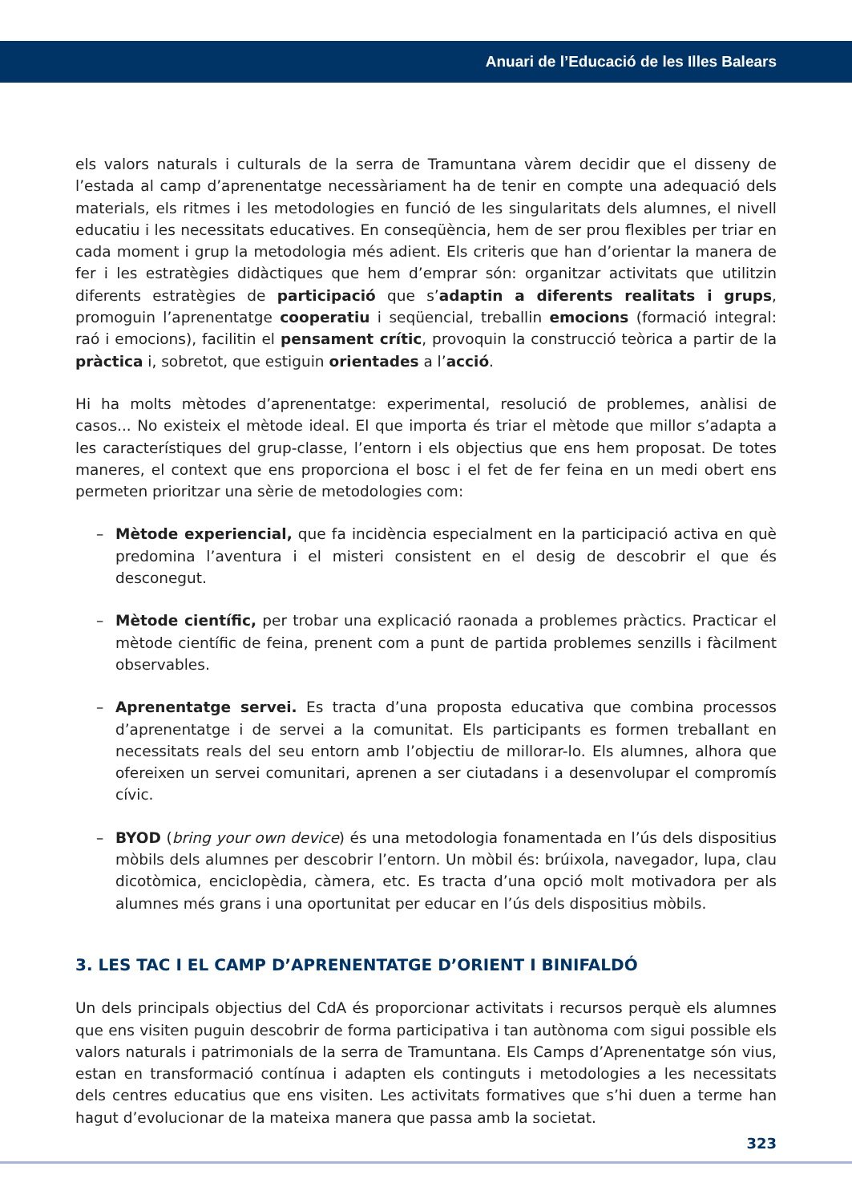Anuari de l’Educació de les Illes Balears
els valors naturals i culturals de la serra de Tramuntana vàrem decidir que el disseny de l’estada al camp d’aprenentatge necessàriament ha de tenir en compte una adequació dels materials, els ritmes i les metodologies en funció de les singularitats dels alumnes, el nivell educatiu i les necessitats educatives. En conseqüència, hem de ser prou flexibles per triar en cada moment i grup la metodologia més adient. Els criteris que han d’orientar la manera de fer i les estratègies didàctiques que hem d’emprar són: organitzar activitats que utilitzin diferents estratègies de participació que s’adaptin a diferents realitats i grups, promoguin l’aprenentatge cooperatiu i seqüencial, treballin emocions (formació integral: raó i emocions), facilitin el pensament crític, provoquin la construcció teòrica a partir de la pràctica i, sobretot, que estiguin orientades a l’acció.
Hi ha molts mètodes d’aprenentatge: experimental, resolució de problemes, anàlisi de casos... No existeix el mètode ideal. El que importa és triar el mètode que millor s’adapta a les característiques del grup-classe, l’entorn i els objectius que ens hem proposat. De totes maneres, el context que ens proporciona el bosc i el fet de fer feina en un medi obert ens permeten prioritzar una sèrie de metodologies com:
– Mètode experiencial, que fa incidència especialment en la participació activa en què predomina l’aventura i el misteri consistent en el desig de descobrir el que és desconegut.
– Mètode científic, per trobar una explicació raonada a problemes pràctics. Practicar el mètode científic de feina, prenent com a punt de partida problemes senzills i fàcilment observables.
– Aprenentatge servei. Es tracta d’una proposta educativa que combina processos d’aprenentatge i de servei a la comunitat. Els participants es formen treballant en necessitats reals del seu entorn amb l’objectiu de millorar-lo. Els alumnes, alhora que ofereixen un servei comunitari, aprenen a ser ciutadans i a desenvolupar el compromís cívic.
– BYOD (bring your own device) és una metodologia fonamentada en l’ús dels dispositius mòbils dels alumnes per descobrir l’entorn. Un mòbil és: brúixola, navegador, lupa, clau dicotòmica, enciclopèdia, càmera, etc. Es tracta d’una opció molt motivadora per als alumnes més grans i una oportunitat per educar en l’ús dels dispositius mòbils.
3. LES TAC I EL CAMP D’APRENENTATGE D’ORIENT I BINIFALDÓ
Un dels principals objectius del CdA és proporcionar activitats i recursos perquè els alumnes que ens visiten puguin descobrir de forma participativa i tan autònoma com sigui possible els valors naturals i patrimonials de la serra de Tramuntana. Els Camps d’Aprenentatge són vius, estan en transformació contínua i adapten els continguts i metodologies a les necessitats dels centres educatius que ens visiten. Les activitats formatives que s’hi duen a terme han hagut d’evolucionar de la mateixa manera que passa amb la societat.
323